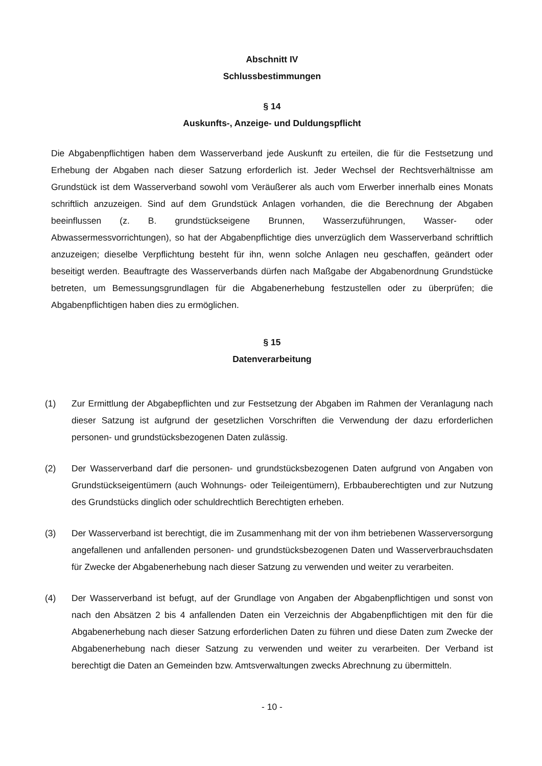Abschnitt IV
Schlussbestimmungen
§ 14
Auskunfts-, Anzeige- und Duldungspflicht
Die Abgabenpflichtigen haben dem Wasserverband jede Auskunft zu erteilen, die für die Festsetzung und Erhebung der Abgaben nach dieser Satzung erforderlich ist. Jeder Wechsel der Rechtsverhält­nisse am Grundstück ist dem Wasserverband sowohl vom Veräußerer als auch vom Erwerber inner­halb eines Monats schriftlich anzuzeigen. Sind auf dem Grundstück Anlagen vorhanden, die die Be­rechnung der Abgaben beeinflussen (z. B. grundstückseigene Brunnen, Wasserzuführungen, Was­ser- oder Abwassermessvorrichtungen), so hat der Abgabenpflichtige dies unverzüglich dem Was­serverband schriftlich anzuzeigen; dieselbe Verpflichtung besteht für ihn, wenn solche Anlagen neu geschaffen, geändert oder beseitigt werden. Beauftragte des Wasserverbands dürfen nach Maßgabe der Abgabenordnung Grundstücke betreten, um Bemessungsgrundlagen für die Abgabenerhebung festzustellen oder zu überprüfen; die Abgabenpflichtigen haben dies zu ermöglichen.
§ 15
Datenverarbeitung
(1) Zur Ermittlung der Abgabepflichten und zur Festsetzung der Abgaben im Rahmen der Veranla­gung nach dieser Satzung ist aufgrund der gesetzlichen Vorschriften die Verwendung der dazu erforderlichen personen- und grundstücksbezogenen Daten zulässig.
(2) Der Wasserverband darf die personen- und grundstücksbezogenen Daten aufgrund von Anga­ben von Grundstückseigentümern (auch Wohnungs- oder Teileigentümern), Erbbauberechtigten und zur Nutzung des Grundstücks dinglich oder schuldrechtlich Berechtigten erheben.
(3) Der Wasserverband ist berechtigt, die im Zusammenhang mit der von ihm betriebenen Wasser­versorgung angefallenen und anfallenden personen- und grundstücksbezogenen Daten und Wasserverbrauchsdaten für Zwecke der Abgabenerhebung nach dieser Satzung zu verwenden und weiter zu verarbeiten.
(4) Der Wasserverband ist befugt, auf der Grundlage von Angaben der Abgabenpflichtigen und sonst von nach den Absätzen 2 bis 4 anfallenden Daten ein Verzeichnis der Abgabenpflichtigen mit den für die Abgabenerhebung nach dieser Satzung erforderlichen Daten zu führen und diese Daten zum Zwecke der Abgabenerhebung nach dieser Satzung zu verwenden und weiter zu verarbeiten. Der Verband ist berechtigt die Daten an Gemeinden bzw. Amtsverwaltungen zwecks Abrechnung zu übermitteln.
- 10 -